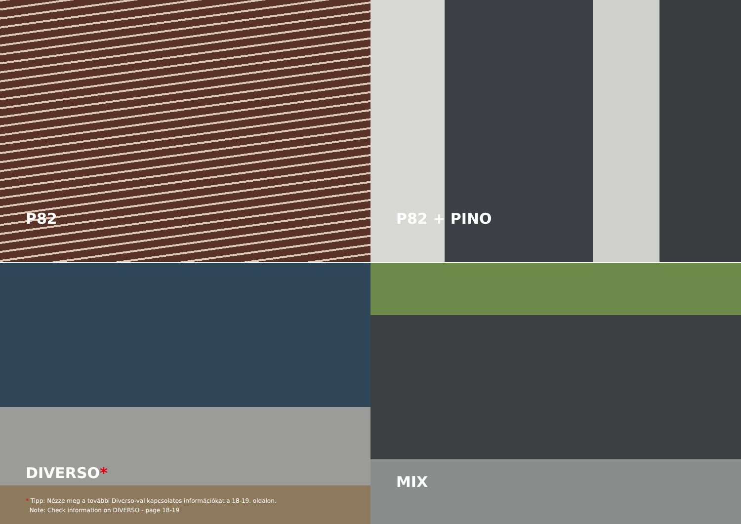P82
P82 + PINO
DIVERSO*
* Tipp: Nézze meg a további Diverso-val kapcsolatos információkat a 18-19. oldalon.
Note: Check information on DIVERSO - page 18-19
MIX